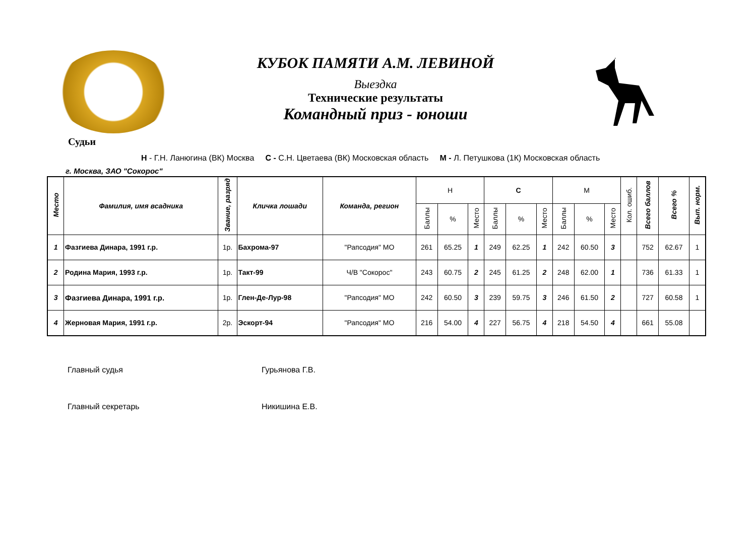КУБОК ПАМЯТИ А.М. ЛЕВИНОЙ
Выездка
Технические результаты
Командный приз - юноши
Судьи
Н - Г.Н. Ланюгина (ВК) Москва С - С.Н. Цветаева (ВК) Московская область М - Л. Петушкова (1К) Московская область
г. Москва, ЗАО "Сокорос"
| Место | Фамилия, имя всадника | Звание, разряд | Кличка лошади | Команда, регион | Н | | | С | | | М | | | Кол. ошиб. | Всего баллов | Всего % | Вып. норм. |
| --- | --- | --- | --- | --- | --- | --- | --- | --- | --- | --- | --- | --- | --- | --- | --- | --- | --- |
| | | | | | Баллы | % | Место | Баллы | % | Место | Баллы | % | Место | | | | |
| 1 | Фазгиева Динара, 1991 г.р. | 1р. | Бахрома-97 | "Рапсодия" МО | 261 | 65.25 | 1 | 249 | 62.25 | 1 | 242 | 60.50 | 3 | | 752 | 62.67 | 1 |
| 2 | Родина Мария, 1993 г.р. | 1р. | Такт-99 | Ч/В "Сокорос" | 243 | 60.75 | 2 | 245 | 61.25 | 2 | 248 | 62.00 | 1 | | 736 | 61.33 | 1 |
| 3 | Фазгиева Динара, 1991 г.р. | 1р. | Глен-Де-Лур-98 | "Рапсодия" МО | 242 | 60.50 | 3 | 239 | 59.75 | 3 | 246 | 61.50 | 2 | | 727 | 60.58 | 1 |
| 4 | Жерновая Мария, 1991 г.р. | 2р. | Эскорт-94 | "Рапсодия" МО | 216 | 54.00 | 4 | 227 | 56.75 | 4 | 218 | 54.50 | 4 | | 661 | 55.08 | |
Главный судья Гурьянова Г.В.
Главный секретарь Никишина Е.В.